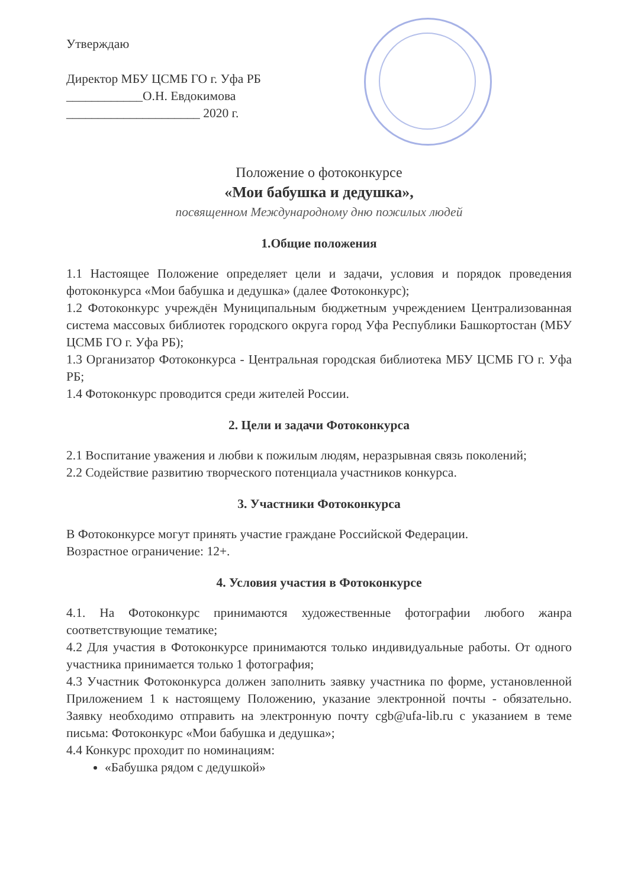Утверждаю
Директор МБУ ЦСМБ ГО г. Уфа РБ
____________О.Н. Евдокимова
_____________________ 2020 г.
Положение о фотоконкурсе
«Мои бабушка и дедушка»,
посвященном Международному дню пожилых людей
1.Общие положения
1.1 Настоящее Положение определяет цели и задачи, условия и порядок проведения фотоконкурса «Мои бабушка и дедушка» (далее Фотоконкурс);
1.2 Фотоконкурс учреждён Муниципальным бюджетным учреждением Централизованная система массовых библиотек городского округа город Уфа Республики Башкортостан (МБУ ЦСМБ ГО г. Уфа РБ);
1.3 Организатор Фотоконкурса - Центральная городская библиотека МБУ ЦСМБ ГО г. Уфа РБ;
1.4 Фотоконкурс проводится среди жителей России.
2. Цели и задачи Фотоконкурса
2.1 Воспитание уважения и любви к пожилым людям, неразрывная связь поколений;
2.2 Содействие развитию творческого потенциала участников конкурса.
3. Участники Фотоконкурса
В Фотоконкурсе могут принять участие граждане Российской Федерации.
Возрастное ограничение: 12+.
4. Условия участия в Фотоконкурсе
4.1. На Фотоконкурс принимаются художественные фотографии любого жанра соответствующие тематике;
4.2 Для участия в Фотоконкурсе принимаются только индивидуальные работы. От одного участника принимается только 1 фотография;
4.3 Участник Фотоконкурса должен заполнить заявку участника по форме, установленной Приложением 1 к настоящему Положению, указание электронной почты - обязательно. Заявку необходимо отправить на электронную почту cgb@ufa-lib.ru с указанием в теме письма: Фотоконкурс «Мои бабушка и дедушка»;
4.4 Конкурс проходит по номинациям:
«Бабушка рядом с дедушкой»